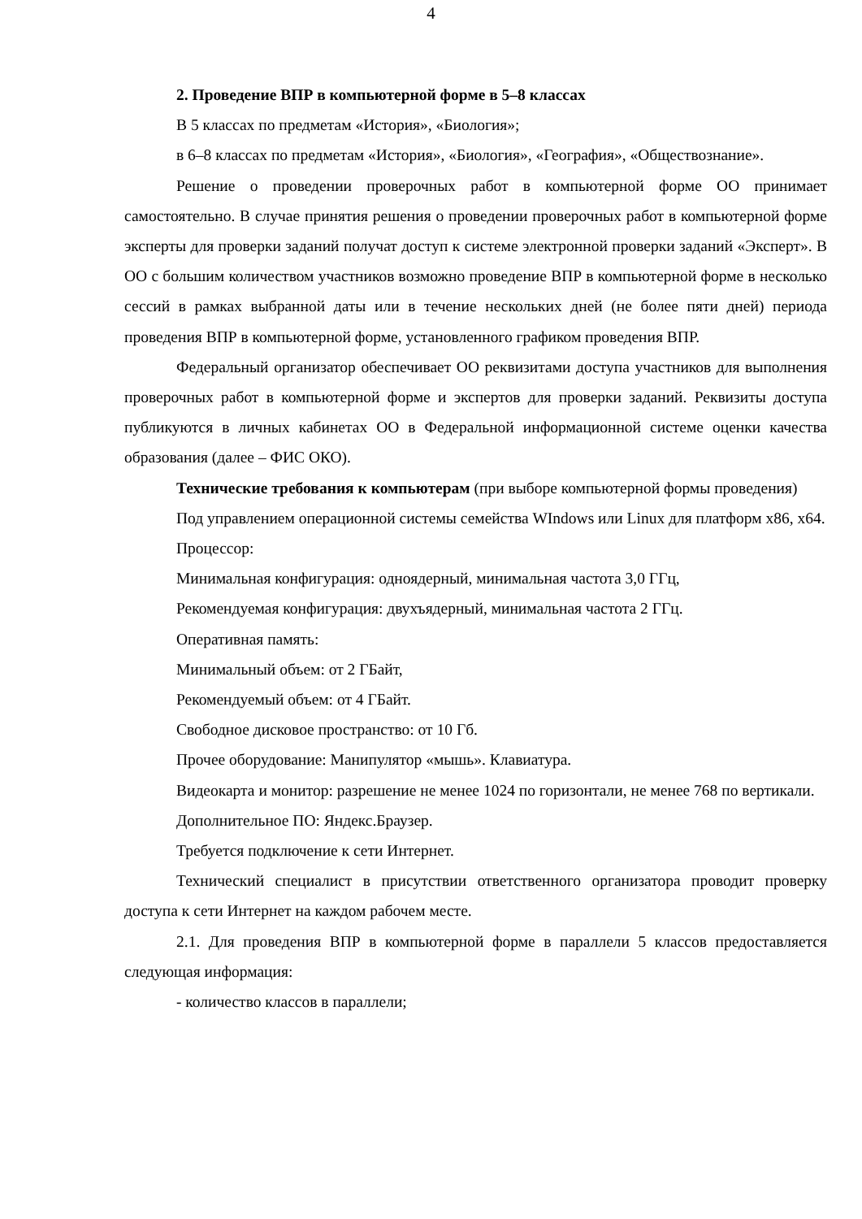4
2. Проведение ВПР в компьютерной форме в 5–8 классах
В 5 классах по предметам «История», «Биология»;
в 6–8 классах по предметам «История», «Биология», «География», «Обществознание».
Решение о проведении проверочных работ в компьютерной форме ОО принимает самостоятельно. В случае принятия решения о проведении проверочных работ в компьютерной форме эксперты для проверки заданий получат доступ к системе электронной проверки заданий «Эксперт». В ОО с большим количеством участников возможно проведение ВПР в компьютерной форме в несколько сессий в рамках выбранной даты или в течение нескольких дней (не более пяти дней) периода проведения ВПР в компьютерной форме, установленного графиком проведения ВПР.
Федеральный организатор обеспечивает ОО реквизитами доступа участников для выполнения проверочных работ в компьютерной форме и экспертов для проверки заданий. Реквизиты доступа публикуются в личных кабинетах ОО в Федеральной информационной системе оценки качества образования (далее – ФИС ОКО).
Технические требования к компьютерам (при выборе компьютерной формы проведения)
Под управлением операционной системы семейства WIndows или Linux для платформ x86, x64.
Процессор:
Минимальная конфигурация: одноядерный, минимальная частота 3,0 ГГц,
Рекомендуемая конфигурация: двухъядерный, минимальная частота 2 ГГц.
Оперативная память:
Минимальный объем: от 2 ГБайт,
Рекомендуемый объем: от 4 ГБайт.
Свободное дисковое пространство: от 10 Гб.
Прочее оборудование: Манипулятор «мышь». Клавиатура.
Видеокарта и монитор: разрешение не менее 1024 по горизонтали, не менее 768 по вертикали.
Дополнительное ПО: Яндекс.Браузер.
Требуется подключение к сети Интернет.
Технический специалист в присутствии ответственного организатора проводит проверку доступа к сети Интернет на каждом рабочем месте.
2.1. Для проведения ВПР в компьютерной форме в параллели 5 классов предоставляется следующая информация:
- количество классов в параллели;